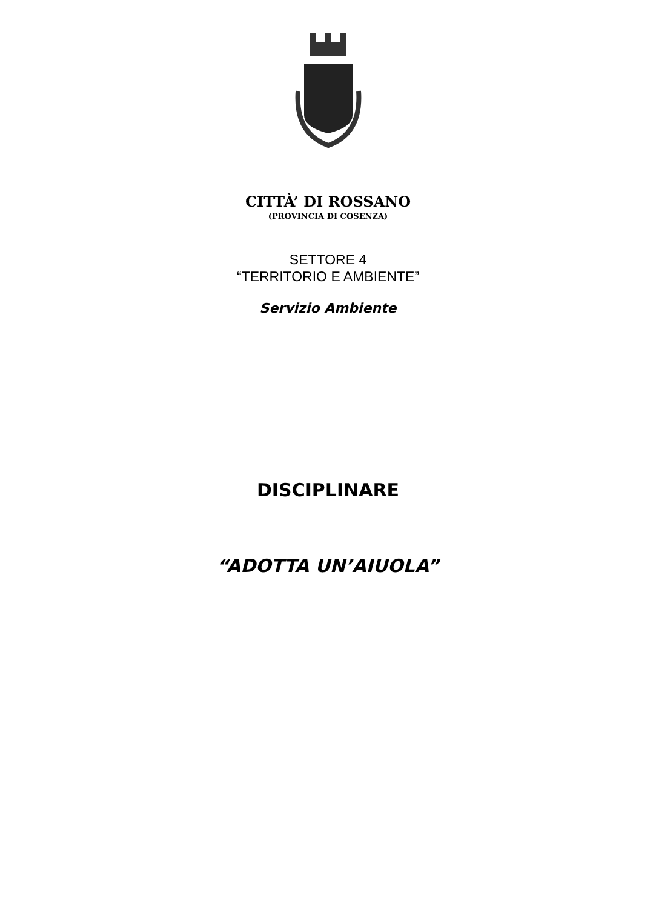CITTÀ’ DI ROSSANO
(PROVINCIA DI COSENZA)
SETTORE 4
“TERRITORIO E AMBIENTE”
Servizio Ambiente
DISCIPLINARE
“ADOTTA UN’AIUOLA”